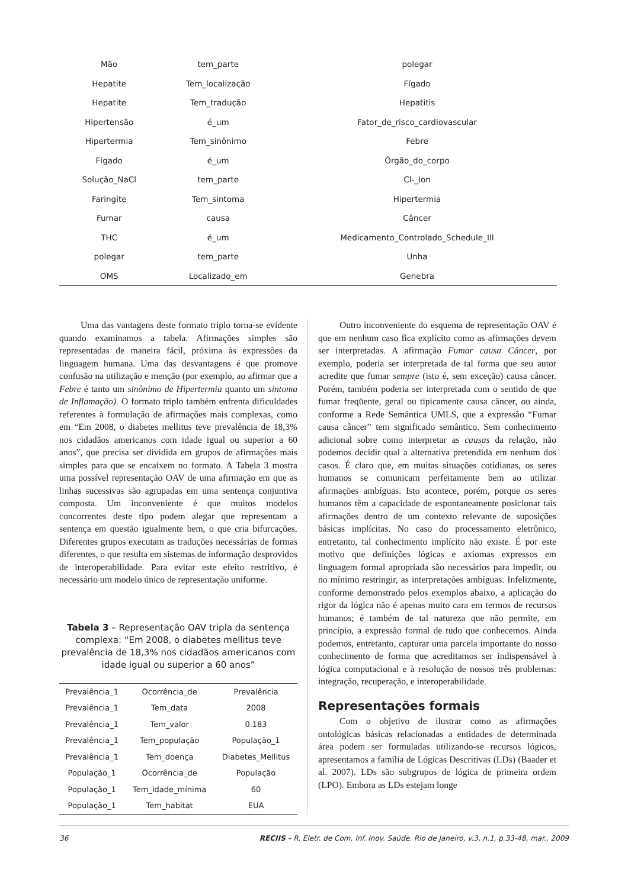| Mão | tem_parte | polegar |
| Hepatite | Tem_localização | Fígado |
| Hepatite | Tem_tradução | Hepatitis |
| Hipertensão | é_um | Fator_de_risco_cardiovascular |
| Hipertermia | Tem_sinônimo | Febre |
| Fígado | é_um | Órgão_do_corpo |
| Solução_NaCl | tem_parte | Cl-_Ion |
| Faringite | Tem_sintoma | Hipertermia |
| Fumar | causa | Câncer |
| THC | é_um | Medicamento_Controlado_Schedule_III |
| polegar | tem_parte | Unha |
| OMS | Localizado_em | Genebra |
Uma das vantagens deste formato triplo torna-se evidente quando examinamos a tabela. Afirmações simples são representadas de maneira fácil, próxima às expressões da linguagem humana. Uma das desvantagens é que promove confusão na utilização e menção (por exemplo, ao afirmar que a Febre é tanto um sinônimo de Hipertermia quanto um sintoma de Inflamação). O formato triplo também enfrenta dificuldades referentes à formulação de afirmações mais complexas, como em “Em 2008, o diabetes mellitus teve prevalência de 18,3% nos cidadãos americanos com idade igual ou superior a 60 anos”, que precisa ser dividida em grupos de afirmações mais simples para que se encaixem no formato. A Tabela 3 mostra uma possível representação OAV de uma afirmação em que as linhas sucessivas são agrupadas em uma sentença conjuntiva composta. Um inconveniente é que muitos modelos concorrentes deste tipo podem alegar que representam a sentença em questão igualmente bem, o que cria bifurcações. Diferentes grupos executam as traduções necessárias de formas diferentes, o que resulta em sistemas de informação desprovidos de interoperabilidade. Para evitar este efeito restritivo, é necessário um modelo único de representação uniforme.
Tabela 3 – Representação OAV tripla da sentença complexa: “Em 2008, o diabetes mellitus teve prevalência de 18,3% nos cidadãos americanos com idade igual ou superior a 60 anos”
| Prevalência_1 | Ocorrência_de | Prevalência |
| Prevalência_1 | Tem_data | 2008 |
| Prevalência_1 | Tem_valor | 0.183 |
| Prevalência_1 | Tem_população | População_1 |
| Prevalência_1 | Tem_doença | Diabetes_Mellitus |
| População_1 | Ocorrência_de | População |
| População_1 | Tem_idade_mínima | 60 |
| População_1 | Tem_habitat | EUA |
Outro inconveniente do esquema de representação OAV é que em nenhum caso fica explícito como as afirmações devem ser interpretadas. A afirmação Fumar causa Câncer, por exemplo, poderia ser interpretada de tal forma que seu autor acredite que fumar sempre (isto é, sem exceção) causa câncer. Porém, também poderia ser interpretada com o sentido de que fumar freqüente, geral ou tipicamente causa câncer, ou ainda, conforme a Rede Semântica UMLS, que a expressão “Fumar causa câncer” tem significado semântico. Sem conhecimento adicional sobre como interpretar as causas da relação, não podemos decidir qual a alternativa pretendida em nenhum dos casos. É claro que, em muitas situações cotidianas, os seres humanos se comunicam perfeitamente bem ao utilizar afirmações ambíguas. Isto acontece, porém, porque os seres humanos têm a capacidade de espontaneamente posicionar tais afirmações dentro de um contexto relevante de suposições básicas implícitas. No caso do processamento eletrônico, entretanto, tal conhecimento implícito não existe. É por este motivo que definições lógicas e axiomas expressos em linguagem formal apropriada são necessários para impedir, ou no mínimo restringir, as interpretações ambíguas. Infelizmente, conforme demonstrado pelos exemplos abaixo, a aplicação do rigor da lógica não é apenas muito cara em termos de recursos humanos; é também de tal natureza que não permite, em princípio, a expressão formal de tudo que conhecemos. Ainda podemos, entretanto, capturar uma parcela importante do nosso conhecimento de forma que acreditamos ser indispensável à lógica computacional e à resolução de nossos três problemas: integração, recuperação, e interoperabilidade.
Representações formais
Com o objetivo de ilustrar como as afirmações ontológicas básicas relacionadas a entidades de determinada área podem ser formuladas utilizando-se recursos lógicos, apresentamos a família de Lógicas Descritivas (LDs) (Baader et al. 2007). LDs são subgrupos de lógica de primeira ordem (LPO). Embora as LDs estejam longe
36 RECIIS – R. Eletr. de Com. Inf. Inov. Saúde. Rio de Janeiro, v.3, n.1, p.33-48, mar., 2009